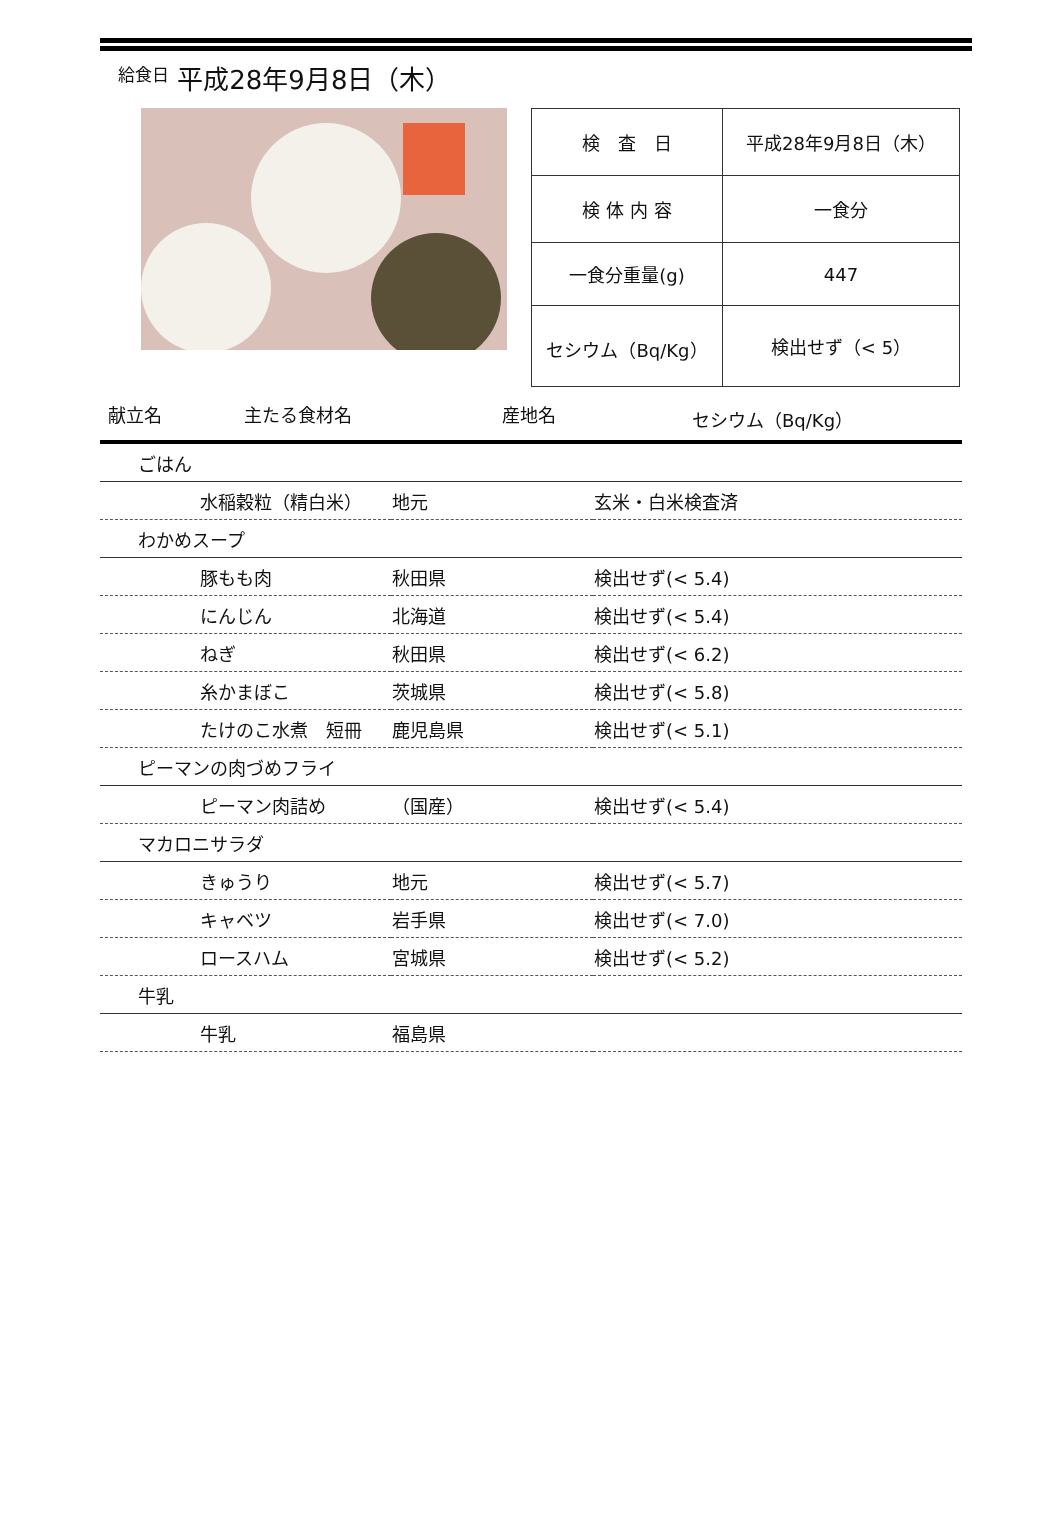給食日 平成28年9月8日（木）
| 検 査 日 | 平成28年9月8日（木） |
| 検 体 内 容 | 一食分 |
| 一食分重量(g) | 447 |
| セシウム（Bq/Kg） | 検出せず（< 5） |
献立名 主たる食材名 産地名 セシウム（Bq/Kg）
| ごはん | | |
| 水稲穀粒（精白米） | 地元 | 玄米・白米検査済 |
| わかめスープ | | |
| 豚もも肉 | 秋田県 | 検出せず(< 5.4) |
| にんじん | 北海道 | 検出せず(< 5.4) |
| ねぎ | 秋田県 | 検出せず(< 6.2) |
| 糸かまぼこ | 茨城県 | 検出せず(< 5.8) |
| たけのこ水煮 短冊 | 鹿児島県 | 検出せず(< 5.1) |
| ピーマンの肉づめフライ | | |
| ピーマン肉詰め | （国産） | 検出せず(< 5.4) |
| マカロニサラダ | | |
| きゅうり | 地元 | 検出せず(< 5.7) |
| キャベツ | 岩手県 | 検出せず(< 7.0) |
| ロースハム | 宮城県 | 検出せず(< 5.2) |
| 牛乳 | | |
| 牛乳 | 福島県 | |